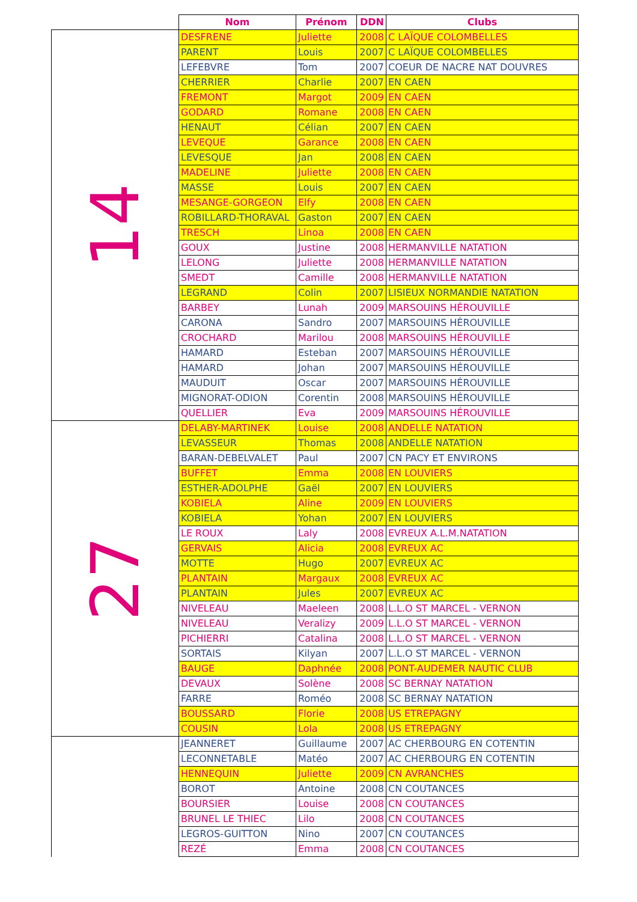| | Nom | Prénom | DDN | Clubs |
| --- | --- | --- | --- | --- |
| 14 | DESFRENE | Juliette | 2008 | C LAÏQUE COLOMBELLES |
| | PARENT | Louis | 2007 | C LAÏQUE COLOMBELLES |
| | LEFEBVRE | Tom | 2007 | COEUR DE NACRE NAT DOUVRES |
| | CHERRIER | Charlie | 2007 | EN CAEN |
| | FREMONT | Margot | 2009 | EN CAEN |
| | GODARD | Romane | 2008 | EN CAEN |
| | HENAUT | Célian | 2007 | EN CAEN |
| | LEVEQUE | Garance | 2008 | EN CAEN |
| | LEVESQUE | Jan | 2008 | EN CAEN |
| | MADELINE | Juliette | 2008 | EN CAEN |
| | MASSE | Louis | 2007 | EN CAEN |
| | MESANGE-GORGEON | Elfy | 2008 | EN CAEN |
| | ROBILLARD-THORAVAL | Gaston | 2007 | EN CAEN |
| | TRESCH | Linoa | 2008 | EN CAEN |
| | GOUX | Justine | 2008 | HERMANVILLE NATATION |
| | LELONG | Juliette | 2008 | HERMANVILLE NATATION |
| | SMEDT | Camille | 2008 | HERMANVILLE NATATION |
| | LEGRAND | Colin | 2007 | LISIEUX NORMANDIE NATATION |
| | BARBEY | Lunah | 2009 | MARSOUINS HÉROUVILLE |
| | CARONA | Sandro | 2007 | MARSOUINS HÉROUVILLE |
| | CROCHARD | Marilou | 2008 | MARSOUINS HÉROUVILLE |
| | HAMARD | Esteban | 2007 | MARSOUINS HÉROUVILLE |
| | HAMARD | Johan | 2007 | MARSOUINS HÉROUVILLE |
| | MAUDUIT | Oscar | 2007 | MARSOUINS HÉROUVILLE |
| | MIGNORAT-ODION | Corentin | 2008 | MARSOUINS HÉROUVILLE |
| | QUELLIER | Eva | 2009 | MARSOUINS HÉROUVILLE |
| 27 | DELABY-MARTINEK | Louise | 2008 | ANDELLE NATATION |
| | LEVASSEUR | Thomas | 2008 | ANDELLE NATATION |
| | BARAN-DEBELVALET | Paul | 2007 | CN PACY ET ENVIRONS |
| | BUFFET | Emma | 2008 | EN LOUVIERS |
| | ESTHER-ADOLPHE | Gaël | 2007 | EN LOUVIERS |
| | KOBIELA | Aline | 2009 | EN LOUVIERS |
| | KOBIELA | Yohan | 2007 | EN LOUVIERS |
| | LE ROUX | Laly | 2008 | EVREUX A.L.M.NATATION |
| | GERVAIS | Alicia | 2008 | EVREUX AC |
| | MOTTE | Hugo | 2007 | EVREUX AC |
| | PLANTAIN | Margaux | 2008 | EVREUX AC |
| | PLANTAIN | Jules | 2007 | EVREUX AC |
| | NIVELEAU | Maeleen | 2008 | L.L.O ST MARCEL - VERNON |
| | NIVELEAU | Veralizy | 2009 | L.L.O ST MARCEL - VERNON |
| | PICHIERRI | Catalina | 2008 | L.L.O ST MARCEL - VERNON |
| | SORTAIS | Kilyan | 2007 | L.L.O ST MARCEL - VERNON |
| | BAUGE | Daphnée | 2008 | PONT-AUDEMER NAUTIC CLUB |
| | DEVAUX | Solène | 2008 | SC BERNAY NATATION |
| | FARRE | Roméo | 2008 | SC BERNAY NATATION |
| | BOUSSARD | Florie | 2008 | US ETREPAGNY |
| | COUSIN | Lola | 2008 | US ETREPAGNY |
| | JEANNERET | Guillaume | 2007 | AC CHERBOURG EN COTENTIN |
| | LECONNETABLE | Matéo | 2007 | AC CHERBOURG EN COTENTIN |
| | HENNEQUIN | Juliette | 2009 | CN AVRANCHES |
| | BOROT | Antoine | 2008 | CN COUTANCES |
| | BOURSIER | Louise | 2008 | CN COUTANCES |
| | BRUNEL LE THIEC | Lilo | 2008 | CN COUTANCES |
| | LEGROS-GUITTON | Nino | 2007 | CN COUTANCES |
| | REZÉ | Emma | 2008 | CN COUTANCES |